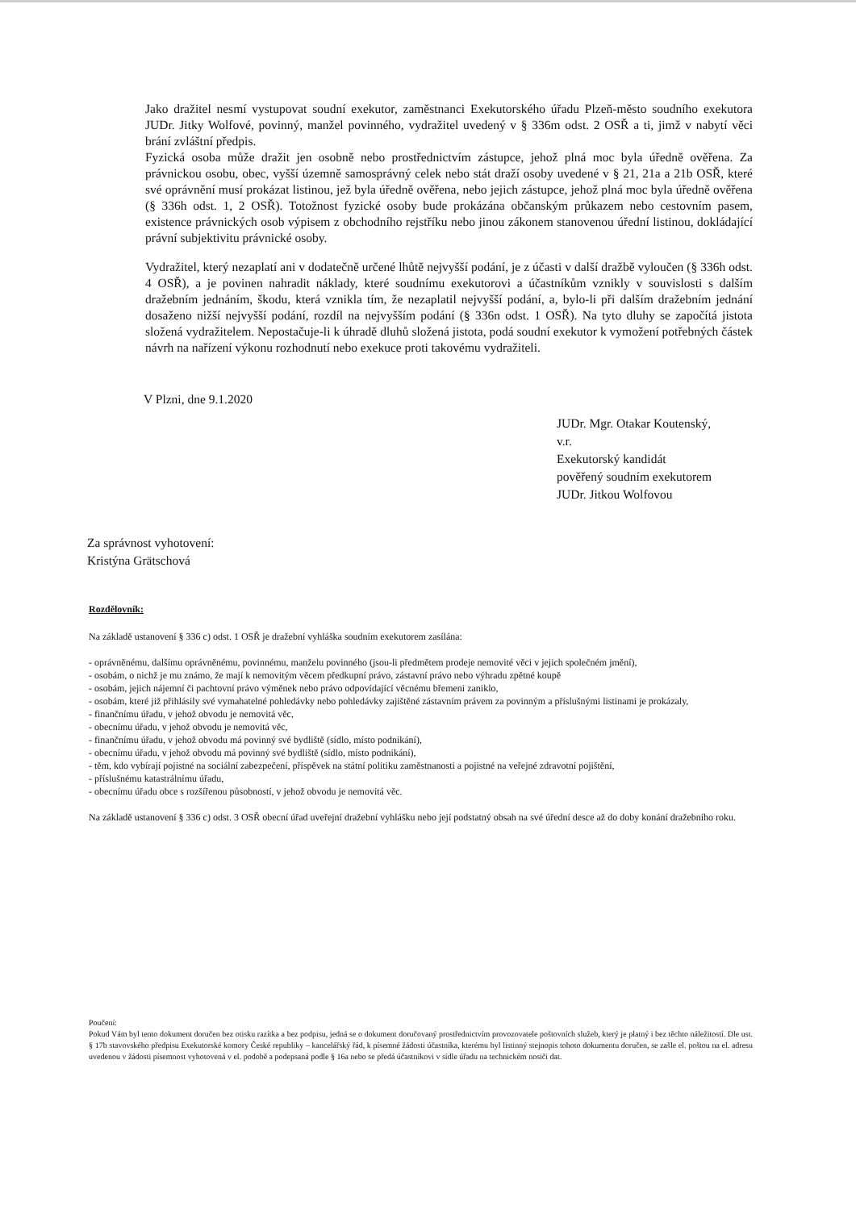Jako dražitel nesmí vystupovat soudní exekutor, zaměstnanci Exekutorského úřadu Plzeň-město soudního exekutora JUDr. Jitky Wolfové, povinný, manžel povinného, vydražitel uvedený v § 336m odst. 2 OSŘ a ti, jimž v nabytí věci brání zvláštní předpis.
Fyzická osoba může dražit jen osobně nebo prostřednictvím zástupce, jehož plná moc byla úředně ověřena. Za právnickou osobu, obec, vyšší územně samosprávný celek nebo stát draží osoby uvedené v § 21, 21a a 21b OSŘ, které své oprávnění musí prokázat listinou, jež byla úředně ověřena, nebo jejich zástupce, jehož plná moc byla úředně ověřena (§ 336h odst. 1, 2 OSŘ). Totožnost fyzické osoby bude prokázána občanským průkazem nebo cestovním pasem, existence právnických osob výpisem z obchodního rejstříku nebo jinou zákonem stanovenou úřední listinou, dokládající právní subjektivitu právnické osoby.
Vydražitel, který nezaplatí ani v dodatečně určené lhůtě nejvyšší podání, je z účasti v další dražbě vyloučen (§ 336h odst. 4 OSŘ), a je povinen nahradit náklady, které soudnímu exekutorovi a účastníkům vznikly v souvislosti s dalším dražebním jednáním, škodu, která vznikla tím, že nezaplatil nejvyšší podání, a, bylo-li při dalším dražebním jednání dosaženo nižší nejvyšší podání, rozdíl na nejvyšším podání (§ 336n odst. 1 OSŘ). Na tyto dluhy se započítá jistota složená vydražitelem. Nepostačuje-li k úhradě dluhů složená jistota, podá soudní exekutor k vymožení potřebných částek návrh na nařízení výkonu rozhodnutí nebo exekuce proti takovému vydražiteli.
V Plzni, dne 9.1.2020
JUDr. Mgr. Otakar Koutenský,
v.r.
Exekutorský kandidát
pověřený soudním exekutorem
JUDr. Jitkou Wolfovou
Za správnost vyhotovení:
Kristýna Grätschová
Rozdělovník:
Na základě ustanovení § 336 c) odst. 1 OSŘ je dražební vyhláška soudním exekutorem zasílána:
- oprávněnému, dalšímu oprávněnému, povinnému, manželu povinného (jsou-li předmětem prodeje nemovité věci v jejich společném jmění),
- osobám, o nichž je mu známo, že mají k nemovitým věcem předkupní právo, zástavní právo nebo výhradu zpětné koupě
- osobám, jejich nájemní či pachtovní právo výměnek nebo právo odpovídající věcnému břemeni zaniklo,
- osobám, které již přihlásily své vymahatelné pohledávky nebo pohledávky zajištěné zástavním právem za povinným a příslušnými listinami je prokázaly,
- finančnímu úřadu, v jehož obvodu je nemovitá věc,
- obecnímu úřadu, v jehož obvodu je nemovitá věc,
- finančnímu úřadu, v jehož obvodu má povinný své bydliště (sídlo, místo podnikání),
- obecnímu úřadu, v jehož obvodu má povinný své bydliště (sídlo, místo podnikání),
- těm, kdo vybírají pojistné na sociální zabezpečení, příspěvek na státní politiku zaměstnanosti a pojistné na veřejné zdravotní pojištění,
- příslušnému katastrálnímu úřadu,
- obecnímu úřadu obce s rozšířenou působností, v jehož obvodu je nemovitá věc.
Na základě ustanovení § 336 c) odst. 3 OSŘ obecní úřad uveřejní dražební vyhlášku nebo její podstatný obsah na své úřední desce až do doby konání dražebního roku.
Poučení:
Pokud Vám byl tento dokument doručen bez otisku razítka a bez podpisu, jedná se o dokument doručovaný prostřednictvím provozovatele poštovních služeb, který je platný i bez těchto náležitostí. Dle ust. § 17b stavovského předpisu Exekutorské komory České republiky – kancelářský řád, k písemné žádosti účastníka, kterému byl listinný stejnopis tohoto dokumentu doručen, se zašle el. poštou na el. adresu uvedenou v žádosti písemnost vyhotovená v el. podobě a podepsaná podle § 16a nebo se předá účastníkovi v sídle úřadu na technickém nosiči dat.